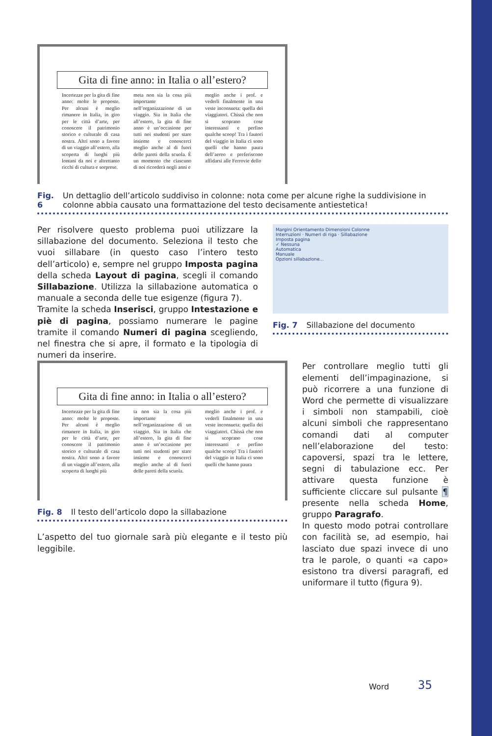Gita di fine anno: in Italia o all’estero?
Incertezze per la gita di fine anno: molte le proposte. Per alcuni è meglio rimanere in Italia, in giro per le città d’arte, per conoscere il patrimonio storico e culturale di casa nostra. Altri sono a favore di un viaggio all’estero, alla scoperta di luoghi più lontani da noi e altrettanto ricchi di cultura e sorprese.
meta non sia la cosa più importante nell’organizzazione di un viaggio. Sia in Italia che all’estero, la gita di fine anno è un’occasione per tutti noi studenti per stare insieme e conoscerci meglio anche al di fuori delle pareti della scuola. È un momento che ciascuno di noi ricorderà negli anni e
meglio anche i prof. e vederli finalmente in una veste inconsueta: quella dei viaggiatori. Chissà che non si scoprano cose interessanti e perfino qualche scoop! Tra i fautori del viaggio in Italia ci sono quelli che hanno paura dell’aereo e preferiscono affidarsi alle Ferrovie dello
Fig. 6 Un dettaglio dell’articolo suddiviso in colonne: nota come per alcune righe la suddivisione in colonne abbia causato una formattazione del testo decisamente antiestetica!
Per risolvere questo problema puoi utilizzare la sillabazione del documento. Seleziona il testo che vuoi sillabare (in questo caso l’intero testo dell’articolo) e, sempre nel gruppo Imposta pagina della scheda Layout di pagina, scegli il comando Sillabazione. Utilizza la sillabazione automatica o manuale a seconda delle tue esigenze (figura 7).
Tramite la scheda Inserisci, gruppo Intestazione e piè di pagina, possiamo numerare le pagine tramite il comando Numeri di pagina scegliendo, nel finestra che si apre, il formato e la tipologia di numeri da inserire.
Margini Orientamento Dimensioni Colonne
Interruzioni · Numeri di riga · Sillabazione
Imposta pagina
✓ Nessuna
Automatica
Manuale
Opzioni sillabazione...
Fig. 7 Sillabazione del documento
Gita di fine anno: in Italia o all’estero?
Incertezze per la gita di fine anno: molte le proposte. Per alcuni è meglio rimanere in Italia, in giro per le città d’arte, per conoscere il patrimonio storico e culturale di casa nostra. Altri sono a favore di un viaggio all’estero, alla scoperta di luoghi più
ta non sia la cosa più importante nell’organizzazione di un viaggio. Sia in Italia che all’estero, la gita di fine anno è un’occasione per tutti noi studenti per stare insieme e conoscerci meglio anche al di fuori delle pareti della scuola.
meglio anche i prof. e vederli finalmente in una veste inconsueta: quella dei viaggiatori. Chissà che non si scoprano cose interessanti e perfino qualche scoop! Tra i fautori del viaggio in Italia ci sono quelli che hanno paura
Fig. 8 Il testo dell’articolo dopo la sillabazione
L’aspetto del tuo giornale sarà più elegante e il testo più leggibile.
Per controllare meglio tutti gli elementi dell’impaginazione, si può ricorrere a una funzione di Word che permette di visualizzare i simboli non stampabili, cioè alcuni simboli che rappresentano comandi dati al computer nell’elaborazione del testo: capoversi, spazi tra le lettere, segni di tabulazione ecc. Per attivare questa funzione è sufficiente cliccare sul pulsante ¶ presente nella scheda Home, gruppo Paragrafo.
In questo modo potrai controllare con facilità se, ad esempio, hai lasciato due spazi invece di uno tra le parole, o quanti «a capo» esistono tra diversi paragrafi, ed uniformare il tutto (figura 9).
Word 35